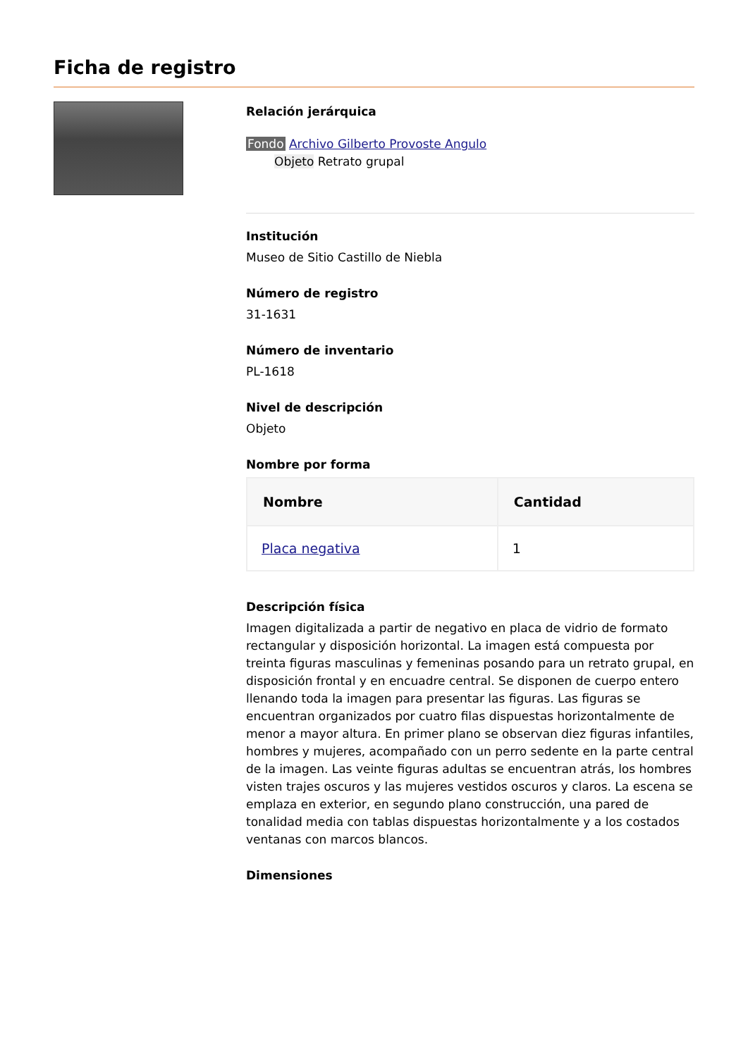Ficha de registro
Relación jerárquica
Fondo Archivo Gilberto Provoste Angulo
Objeto Retrato grupal
Institución
Museo de Sitio Castillo de Niebla
Número de registro
31-1631
Número de inventario
PL-1618
Nivel de descripción
Objeto
Nombre por forma
| Nombre | Cantidad |
| --- | --- |
| Placa negativa | 1 |
Descripción física
Imagen digitalizada a partir de negativo en placa de vidrio de formato rectangular y disposición horizontal. La imagen está compuesta por treinta figuras masculinas y femeninas posando para un retrato grupal, en disposición frontal y en encuadre central. Se disponen de cuerpo entero llenando toda la imagen para presentar las figuras. Las figuras se encuentran organizados por cuatro filas dispuestas horizontalmente de menor a mayor altura. En primer plano se observan diez figuras infantiles, hombres y mujeres, acompañado con un perro sedente en la parte central de la imagen. Las veinte figuras adultas se encuentran atrás, los hombres visten trajes oscuros y las mujeres vestidos oscuros y claros. La escena se emplaza en exterior, en segundo plano construcción, una pared de tonalidad media con tablas dispuestas horizontalmente y a los costados ventanas con marcos blancos.
Dimensiones